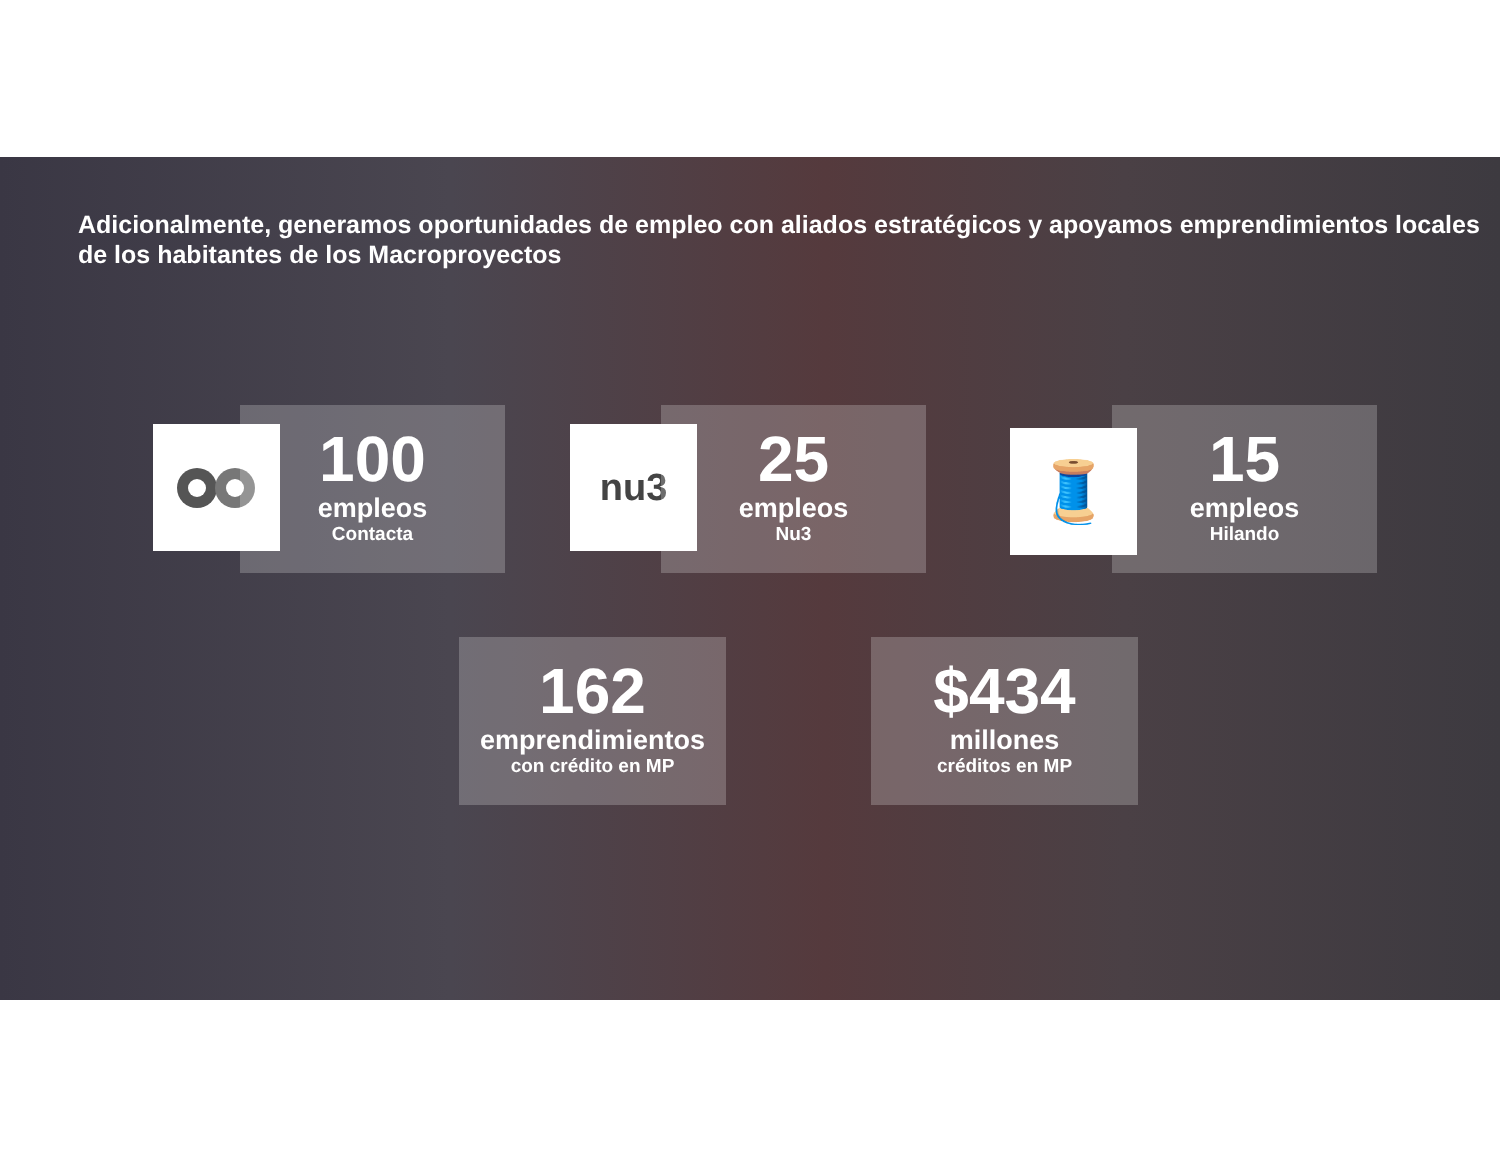Adicionalmente, generamos oportunidades de empleo con aliados estratégicos y apoyamos emprendimientos locales de los habitantes de los Macroproyectos
100
empleos
Contacta
nu3
25
empleos
Nu3
🧵
15
empleos
Hilando
162
emprendimientos
con crédito en MP
$434
millones
créditos en MP